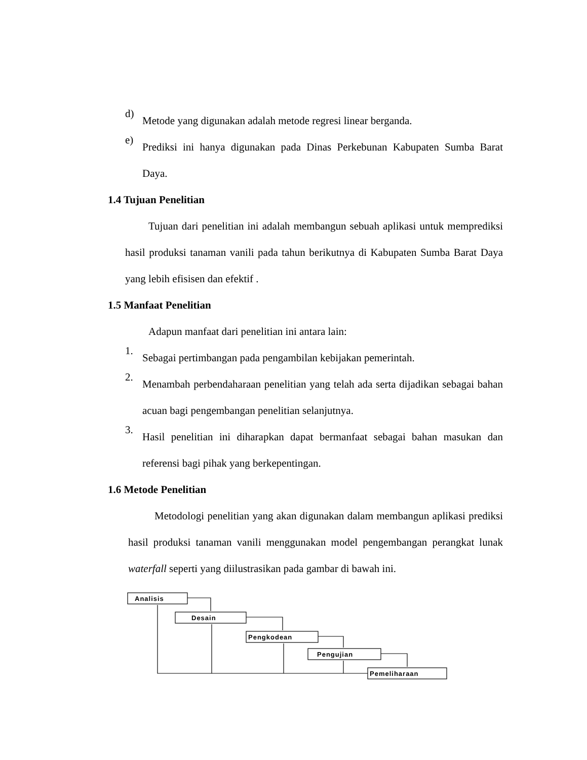d)
Metode yang digunakan adalah metode regresi linear berganda.
e)
Prediksi ini hanya digunakan pada Dinas Perkebunan Kabupaten Sumba Barat Daya.
1.4 Tujuan Penelitian
Tujuan dari penelitian ini adalah membangun sebuah aplikasi untuk memprediksi hasil produksi tanaman vanili pada tahun berikutnya di Kabupaten Sumba Barat Daya yang lebih efisisen dan efektif .
1.5 Manfaat Penelitian
Adapun manfaat dari penelitian ini antara lain:
1.
Sebagai pertimbangan pada pengambilan kebijakan pemerintah.
2.
Menambah perbendaharaan penelitian yang telah ada serta dijadikan sebagai bahan acuan bagi pengembangan penelitian selanjutnya.
3.
Hasil penelitian ini diharapkan dapat bermanfaat sebagai bahan masukan dan referensi bagi pihak yang berkepentingan.
1.6 Metode Penelitian
Metodologi penelitian yang akan digunakan dalam membangun aplikasi prediksi hasil produksi tanaman vanili menggunakan model pengembangan perangkat lunak waterfall seperti yang diilustrasikan pada gambar di bawah ini.
Analisis
Desain
Pengkodean
Pengujian
Pemeliharaan